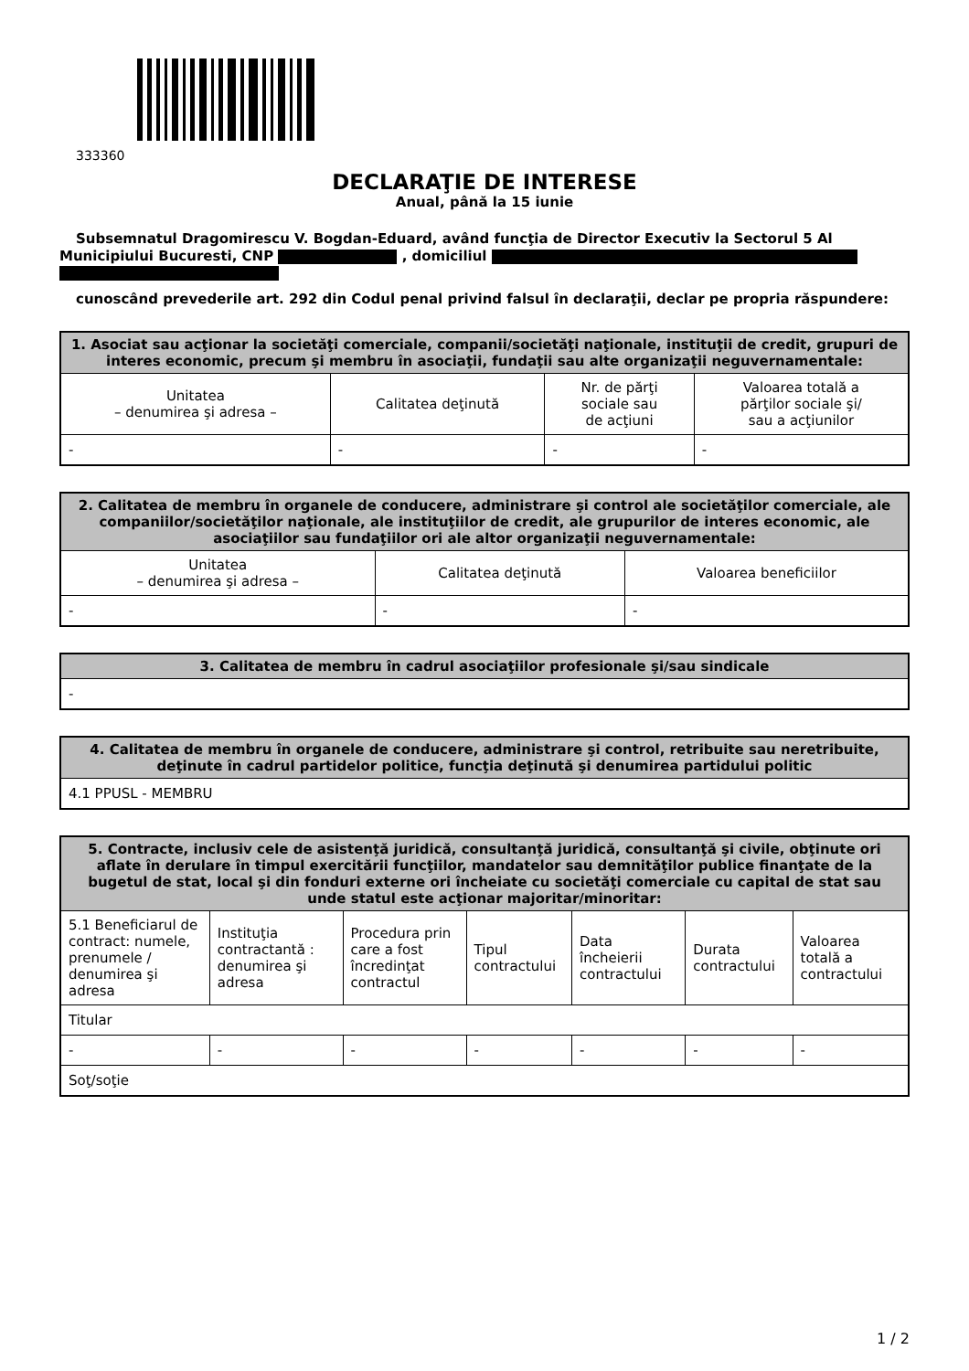333360
DECLARAŢIE DE INTERESE
Anual, până la 15 iunie
Subsemnatul Dragomirescu V. Bogdan-Eduard, având funcţia de Director Executiv la Sectorul 5 Al Municipiului Bucuresti, CNP , domiciliul
cunoscând prevederile art. 292 din Codul penal privind falsul în declaraţii, declar pe propria răspundere:
| 1. Asociat sau acţionar la societăţi comerciale, companii/societăţi naţionale, instituţii de credit, grupuri de interes economic, precum şi membru în asociaţii, fundaţii sau alte organizaţii neguvernamentale: | | | |
| --- | --- | --- | --- |
| Unitatea – denumirea şi adresa – | Calitatea deţinută | Nr. de părţi sociale sau de acţiuni | Valoarea totală a părţilor sociale şi/ sau a acţiunilor |
| - | - | - | - |
| 2. Calitatea de membru în organele de conducere, administrare şi control ale societăţilor comerciale, ale companiilor/societăţilor naţionale, ale instituţiilor de credit, ale grupurilor de interes economic, ale asociaţiilor sau fundaţiilor ori ale altor organizaţii neguvernamentale: | | |
| --- | --- | --- |
| Unitatea – denumirea şi adresa – | Calitatea deţinută | Valoarea beneficiilor |
| - | - | - |
| 3. Calitatea de membru în cadrul asociaţiilor profesionale şi/sau sindicale |
| --- |
| - |
| 4. Calitatea de membru în organele de conducere, administrare şi control, retribuite sau neretribuite, deţinute în cadrul partidelor politice, funcţia deţinută şi denumirea partidului politic |
| --- |
| 4.1 PPUSL - MEMBRU |
| 5. Contracte, inclusiv cele de asistenţă juridică, consultanţă juridică, consultanţă şi civile, obţinute ori aflate în derulare în timpul exercitării funcţiilor, mandatelor sau demnităţilor publice finanţate de la bugetul de stat, local şi din fonduri externe ori încheiate cu societăţi comerciale cu capital de stat sau unde statul este acţionar majoritar/minoritar: | | | | | | |
| --- | --- | --- | --- | --- | --- | --- |
| 5.1 Beneficiarul de contract: numele, prenumele / denumirea şi adresa | Instituţia contractantă : denumirea şi adresa | Procedura prin care a fost încredinţat contractul | Tipul contractului | Data încheierii contractului | Durata contractului | Valoarea totală a contractului |
| Titular | | | | | | |
| - | - | - | - | - | - | - |
| Soţ/soţie | | | | | | |
1 / 2